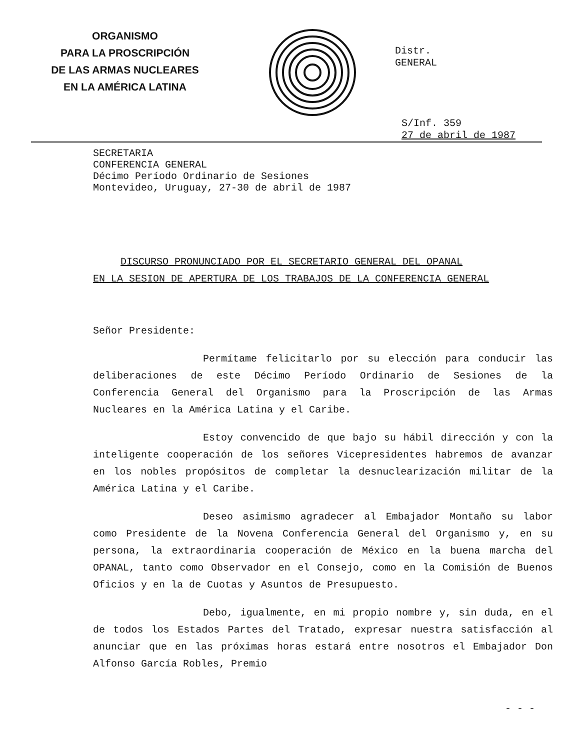ORGANISMO
PARA LA PROSCRIPCIÓN
DE LAS ARMAS NUCLEARES
EN LA AMÉRICA LATINA
Distr.
GENERAL
S/Inf. 359
27 de abril de 1987
SECRETARIA
CONFERENCIA GENERAL
Décimo Período Ordinario de Sesiones
Montevideo, Uruguay, 27-30 de abril de 1987
DISCURSO PRONUNCIADO POR EL SECRETARIO GENERAL DEL OPANAL
EN LA SESION DE APERTURA DE LOS TRABAJOS DE LA CONFERENCIA GENERAL
Señor Presidente:
Permítame felicitarlo por su elección para conducir las deliberaciones de este Décimo Período Ordinario de Sesiones de la Conferencia General del Organismo para la Proscripción de las Armas Nucleares en la América Latina y el Caribe.
Estoy convencido de que bajo su hábil dirección y con la inteligente cooperación de los señores Vicepresidentes habremos de avanzar en los nobles propósitos de completar la desnuclearización militar de la América Latina y el Caribe.
Deseo asimismo agradecer al Embajador Montaño su labor como Presidente de la Novena Conferencia General del Organismo y, en su persona, la extraordinaria cooperación de México en la buena marcha del OPANAL, tanto como Observador en el Consejo, como en la Comisión de Buenos Oficios y en la de Cuotas y Asuntos de Presupuesto.
Debo, igualmente, en mi propio nombre y, sin duda, en el de todos los Estados Partes del Tratado, expresar nuestra satisfacción al anunciar que en las próximas horas estará entre nosotros el Embajador Don Alfonso García Robles, Premio
- - -